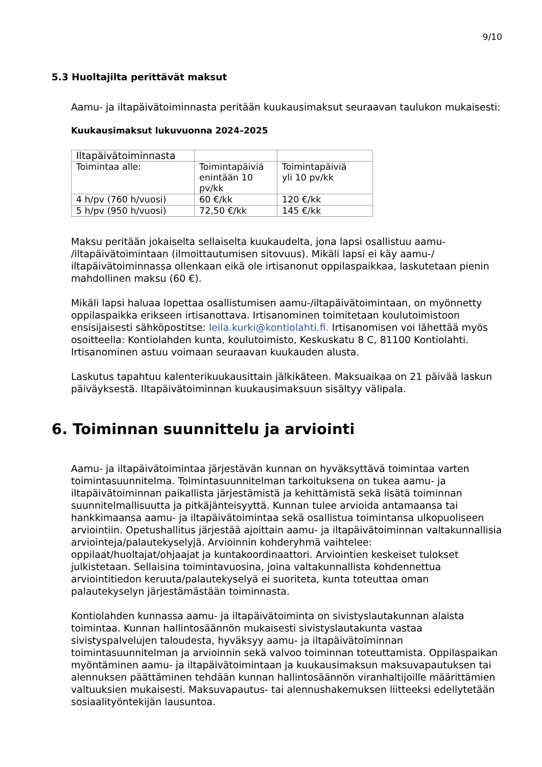9/10
5.3 Huoltajilta perittävät maksut
Aamu- ja iltapäivätoiminnasta peritään kuukausimaksut seuraavan taulukon mukaisesti:
Kuukausimaksut lukuvuonna 2024–2025
| Iltapäivätoiminnasta | | |
| Toimintaa alle: | Toimintapäiviä enintään 10 pv/kk | Toimintapäiviä yli 10 pv/kk |
| 4 h/pv (760 h/vuosi) | 60 €/kk | 120 €/kk |
| 5 h/pv (950 h/vuosi) | 72,50 €/kk | 145 €/kk |
Maksu peritään jokaiselta sellaiselta kuukaudelta, jona lapsi osallistuu aamu- /iltapäivätoimintaan (ilmoittautumisen sitovuus). Mikäli lapsi ei käy aamu-/ iltapäivätoiminnassa ollenkaan eikä ole irtisanonut oppilaspaikkaa, laskutetaan pienin mahdollinen maksu (60 €).
Mikäli lapsi haluaa lopettaa osallistumisen aamu-/iltapäivätoimintaan, on myönnetty oppilaspaikka erikseen irtisanottava. Irtisanominen toimitetaan koulutoimistoon ensisijaisesti sähköpostitse: leila.kurki@kontiolahti.fi. Irtisanomisen voi lähettää myös osoitteella: Kontiolahden kunta, koulutoimisto, Keskuskatu 8 C, 81100 Kontiolahti. Irtisanominen astuu voimaan seuraavan kuukauden alusta.
Laskutus tapahtuu kalenterikuukausittain jälkikäteen. Maksuaikaa on 21 päivää laskun päiväyksestä. Iltapäivätoiminnan kuukausimaksuun sisältyy välipala.
6. Toiminnan suunnittelu ja arviointi
Aamu- ja iltapäivätoimintaa järjestävän kunnan on hyväksyttävä toimintaa varten toimintasuunnitelma. Toimintasuunnitelman tarkoituksena on tukea aamu- ja iltapäivätoiminnan paikallista järjestämistä ja kehittämistä sekä lisätä toiminnan suunnitelmallisuutta ja pitkäjänteisyyttä. Kunnan tulee arvioida antamaansa tai hankkimaansa aamu- ja iltapäivätoimintaa sekä osallistua toimintansa ulkopuoliseen arviointiin. Opetushallitus järjestää ajoittain aamu- ja iltapäivätoiminnan valtakunnallisia arviointeja/palautekyselyjä. Arvioinnin kohderyhmä vaihtelee: oppilaat/huoltajat/ohjaajat ja kuntakoordinaattori. Arviointien keskeiset tulokset julkistetaan. Sellaisina toimintavuosina, joina valtakunnallista kohdennettua arviointitiedon keruuta/palautekyselyä ei suoriteta, kunta toteuttaa oman palautekyselyn järjestämästään toiminnasta.
Kontiolahden kunnassa aamu- ja iltapäivätoiminta on sivistyslautakunnan alaista toimintaa. Kunnan hallintosäännön mukaisesti sivistyslautakunta vastaa sivistyspalvelujen taloudesta, hyväksyy aamu- ja iltapäivätoiminnan toimintasuunnitelman ja arvioinnin sekä valvoo toiminnan toteuttamista. Oppilaspaikan myöntäminen aamu- ja iltapäivätoimintaan ja kuukausimaksun maksuvapautuksen tai alennuksen päättäminen tehdään kunnan hallintosäännön viranhaltijoille määrittämien valtuuksien mukaisesti. Maksuvapautus- tai alennushakemuksen liitteeksi edellytetään sosiaalityöntekijän lausuntoa.